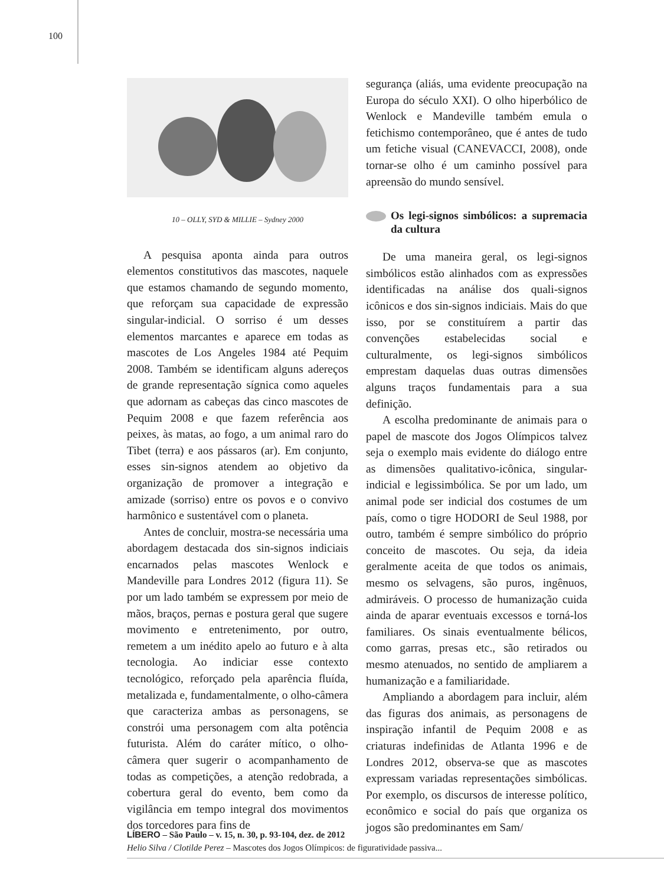100
10 – OLLY, SYD & MILLIE – Sydney 2000
A pesquisa aponta ainda para outros elementos constitutivos das mascotes, naquele que estamos chamando de segundo momento, que reforçam sua capacidade de expressão singular-indicial. O sorriso é um desses elementos marcantes e aparece em todas as mascotes de Los Angeles 1984 até Pequim 2008. Também se identificam alguns adereços de grande representação sígnica como aqueles que adornam as cabeças das cinco mascotes de Pequim 2008 e que fazem referência aos peixes, às matas, ao fogo, a um animal raro do Tibet (terra) e aos pássaros (ar). Em conjunto, esses sin-signos atendem ao objetivo da organização de promover a integração e amizade (sorriso) entre os povos e o convivo harmônico e sustentável com o planeta.
Antes de concluir, mostra-se necessária uma abordagem destacada dos sin-signos indiciais encarnados pelas mascotes Wenlock e Mandeville para Londres 2012 (figura 11). Se por um lado também se expressem por meio de mãos, braços, pernas e postura geral que sugere movimento e entretenimento, por outro, remetem a um inédito apelo ao futuro e à alta tecnologia. Ao indiciar esse contexto tecnológico, reforçado pela aparência fluída, metalizada e, fundamentalmente, o olho-câmera que caracteriza ambas as personagens, se constrói uma personagem com alta potência futurista. Além do caráter mítico, o olho-câmera quer sugerir o acompanhamento de todas as competições, a atenção redobrada, a cobertura geral do evento, bem como da vigilância em tempo integral dos movimentos dos torcedores para fins de
segurança (aliás, uma evidente preocupação na Europa do século XXI). O olho hiperbólico de Wenlock e Mandeville também emula o fetichismo contemporâneo, que é antes de tudo um fetiche visual (CANEVACCI, 2008), onde tornar-se olho é um caminho possível para apreensão do mundo sensível.
Os legi-signos simbólicos: a supremacia da cultura
De uma maneira geral, os legi-signos simbólicos estão alinhados com as expressões identificadas na análise dos quali-signos icônicos e dos sin-signos indiciais. Mais do que isso, por se constituírem a partir das convenções estabelecidas social e culturalmente, os legi-signos simbólicos emprestam daquelas duas outras dimensões alguns traços fundamentais para a sua definição.
A escolha predominante de animais para o papel de mascote dos Jogos Olímpicos talvez seja o exemplo mais evidente do diálogo entre as dimensões qualitativo-icônica, singular-indicial e legissimbólica. Se por um lado, um animal pode ser indicial dos costumes de um país, como o tigre HODORI de Seul 1988, por outro, também é sempre simbólico do próprio conceito de mascotes. Ou seja, da ideia geralmente aceita de que todos os animais, mesmo os selvagens, são puros, ingênuos, admiráveis. O processo de humanização cuida ainda de aparar eventuais excessos e torná-los familiares. Os sinais eventualmente bélicos, como garras, presas etc., são retirados ou mesmo atenuados, no sentido de ampliarem a humanização e a familiaridade.
Ampliando a abordagem para incluir, além das figuras dos animais, as personagens de inspiração infantil de Pequim 2008 e as criaturas indefinidas de Atlanta 1996 e de Londres 2012, observa-se que as mascotes expressam variadas representações simbólicas. Por exemplo, os discursos de interesse político, econômico e social do país que organiza os jogos são predominantes em Sam/
LÍBERO – São Paulo – v. 15, n. 30, p. 93-104, dez. de 2012
Helio Silva / Clotilde Perez – Mascotes dos Jogos Olímpicos: de figuratividade passiva...